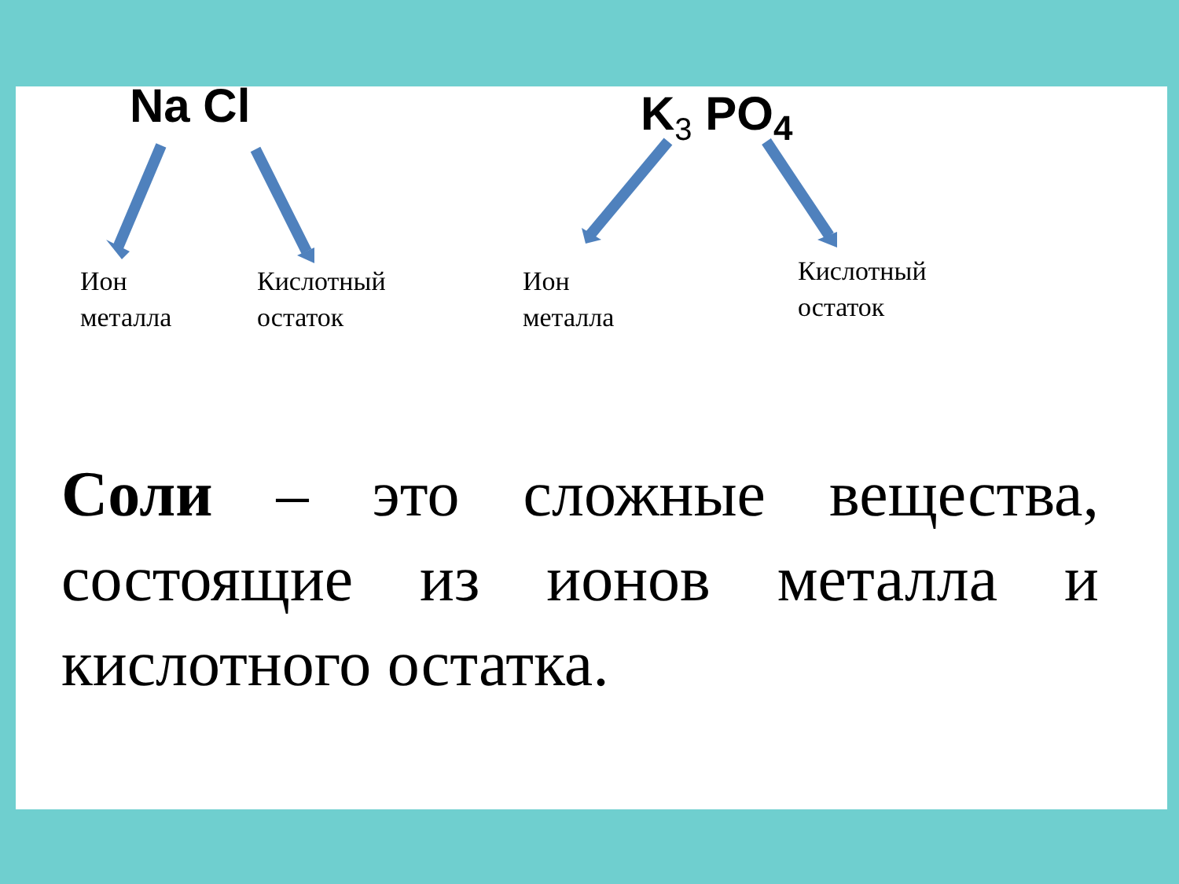Na Cl K<sub>3</sub> PO<sub>4</sub>
Ион
металла
Кислотный
остаток
Ион
металла
Кислотный
остаток
Соли – это сложные вещества, состоящие из ионов металла и кислотного остатка.